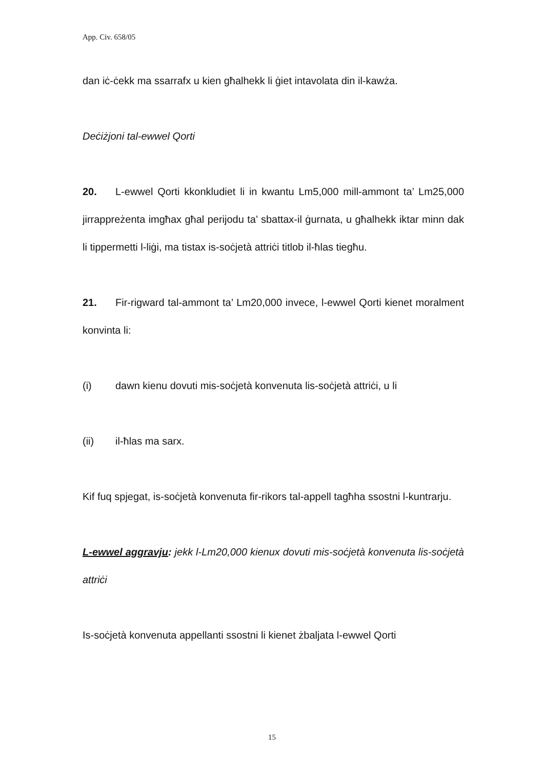App. Civ. 658/05
dan iċ-ċekk ma ssarrafx u kien għalhekk li ġiet intavolata din il-kawża.
Deċiżjoni tal-ewwel Qorti
20. L-ewwel Qorti kkonkludiet li in kwantu Lm5,000 mill-ammont ta’ Lm25,000 jirrappreżenta imgħax għal perijodu ta’ sbattax-il ġurnata, u għalhekk iktar minn dak li tippermetti l-liġi, ma tistax is-soċjetà attriċi titlob il-ħlas tiegħu.
21. Fir-rigward tal-ammont ta’ Lm20,000 invece, l-ewwel Qorti kienet moralment konvinta li:
(i) dawn kienu dovuti mis-soċjetà konvenuta lis-soċjetà attriċi, u li
(ii) il-ħlas ma sarx.
Kif fuq spjegat, is-soċjetà konvenuta fir-rikors tal-appell tagħha ssostni l-kuntrarju.
L-ewwel aggravju: jekk l-Lm20,000 kienux dovuti mis-soċjetà konvenuta lis-soċjetà attriċi
Is-soċjetà konvenuta appellanti ssostni li kienet żbaljata l-ewwel Qorti
15